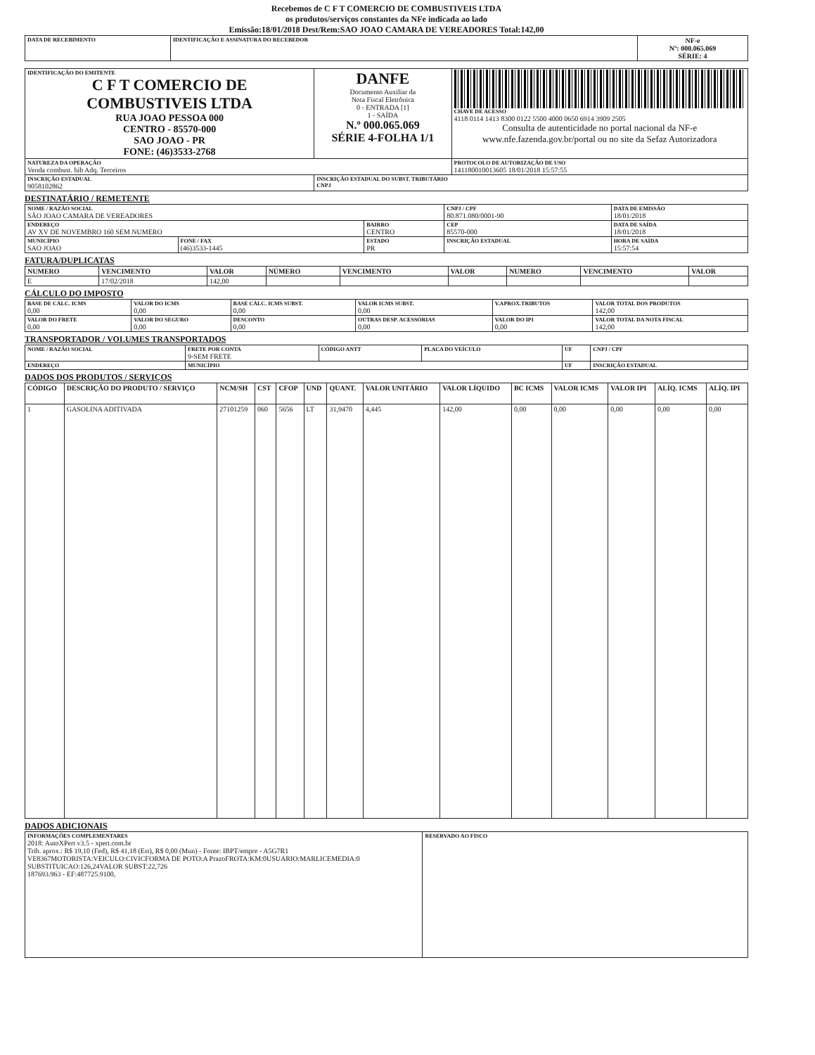Recebemos de C F T COMERCIO DE COMBUSTIVEIS LTDA
os produtos/serviços constantes da NFe indicada ao lado
Emissão:18/01/2018 Dest/Rem:SAO JOAO CAMARA DE VEREADORES Total:142,00
| DATA DE RECEBIMENTO | IDENTIFICAÇÃO E ASSINATURA DO RECEBEDOR | NF-e Nº: 000.065.069 SÉRIE: 4 |
| IDENTIFICAÇÃO DO EMITENTE C F T COMERCIO DE COMBUSTIVEIS LTDA RUA JOAO PESSOA 000 CENTRO - 85570-000 SAO JOAO - PR FONE: (46)3533-2768 | DANFE Documento Auxiliar da Nota Fiscal Eletrônica 0 - ENTRADA [1] 1 - SAÍDA N.º 000.065.069 SÉRIE 4-FOLHA 1/1 | CHAVE DE ACESSO 4118 0114 1413 8300 0122 5500 4000 0650 6914 3909 2505 Consulta de autenticidade no portal nacional da NF-e www.nfe.fazenda.gov.br/portal ou no site da Sefaz Autorizadora |
| NATUREZA DA OPERAÇÃO Venda combust. hib Adq. Terceiros | | PROTOCOLO DE AUTORIZAÇÃO DE USO 141180010013605 18/01/2018 15:57:55 |
| INSCRIÇÃO ESTADUAL 9058102862 | INSCRIÇÃO ESTADUAL DO SUBST. TRIBUTÁRIO CNPJ | |
DESTINATÁRIO / REMETENTE
| NOME / RAZÃO SOCIAL SÃO JOAO CAMARA DE VEREADORES | | | CNPJ / CPF 80.871.080/0001-90 | DATA DE EMISSÃO 18/01/2018 |
| ENDEREÇO AV XV DE NOVEMBRO 160 SEM NUMERO | | BAIRRO CENTRO | CEP 85570-000 | DATA DE SAÍDA 18/01/2018 |
| MUNICÍPIO SAO JOAO | FONE / FAX (46)3533-1445 | ESTADO PR | INSCRIÇÃO ESTADUAL | HORA DE SAÍDA 15:57:54 |
FATURA/DUPLICATAS
| NUMERO | VENCIMENTO | VALOR | NÚMERO | VENCIMENTO | VALOR | NUMERO | VENCIMENTO | VALOR |
| --- | --- | --- | --- | --- | --- | --- | --- | --- |
| E | 17/02/2018 | 142,00 | | | | | | |
CÁLCULO DO IMPOSTO
| BASE DE CÁLC. ICMS 0,00 | VALOR DO ICMS 0,00 | BASE CÁLC. ICMS SUBST. 0,00 | VALOR ICMS SUBST. 0,00 | V.APROX.TRIBUTOS | VALOR TOTAL DOS PRODUTOS 142,00 |
| VALOR DO FRETE 0,00 | VALOR DO SEGURO 0,00 | DESCONTO 0,00 | OUTRAS DESP. ACESSÓRIAS 0,00 | VALOR DO IPI 0,00 | VALOR TOTAL DA NOTA FISCAL 142,00 |
TRANSPORTADOR / VOLUMES TRANSPORTADOS
| NOME / RAZÃO SOCIAL | FRETE POR CONTA 9-SEM FRETE | CÓDIGO ANTT | PLACA DO VEÍCULO | UF | CNPJ / CPF |
| ENDEREÇO | MUNICÍPIO | | | UF | INSCRIÇÃO ESTADUAL |
DADOS DOS PRODUTOS / SERVIÇOS
| CÓDIGO | DESCRIÇÃO DO PRODUTO / SERVIÇO | NCM/SH | CST | CFOP | UND | QUANT. | VALOR UNITÁRIO | VALOR LÍQUIDO | BC ICMS | VALOR ICMS | VALOR IPI | ALÍQ. ICMS | ALÍQ. IPI |
| --- | --- | --- | --- | --- | --- | --- | --- | --- | --- | --- | --- | --- | --- |
| 1 | GASOLINA ADITIVADA | 27101259 | 060 | 5656 | LT | 31,9470 | 4,445 | 142,00 | 0,00 | 0,00 | 0,00 | 0,00 | 0,00 |
DADOS ADICIONAIS
| INFORMAÇÕES COMPLEMENTARES 2018: AutoXPert v3.5 - xpert.com.br Trib. aprox.: R$ 19,10 (Fed), R$ 41,18 (Est), R$ 0,00 (Mun) - Fonte: IBPT/empre - A5G7R1 VE8367MOTORISTA:VEICULO:CIVICFORMA DE POTO:A PrazoFROTA:KM:0USUARIO:MARLICEMEDIA:0 SUBSTITUICAO:126,24VALOR SUBST:22,726 187693.963 - EF:487725.9100, | RESERVADO AO FISCO |